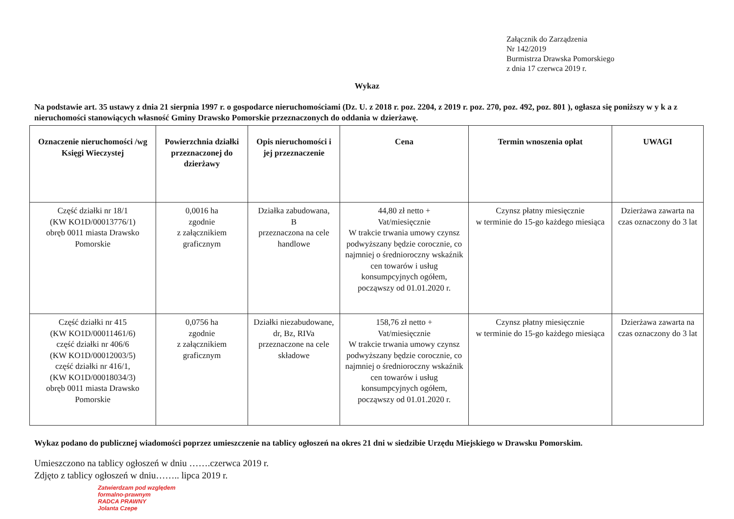Załącznik do Zarządzenia
Nr 142/2019
Burmistrza Drawska Pomorskiego
z dnia 17 czerwca 2019 r.
Wykaz
Na podstawie art. 35 ustawy z dnia 21 sierpnia 1997 r. o gospodarce nieruchomościami (Dz. U. z 2018 r. poz. 2204, z 2019 r. poz. 270, poz. 492, poz. 801 ), ogłasza się poniższy w y k a z nieruchomości stanowiących własność Gminy Drawsko Pomorskie przeznaczonych do oddania w dzierżawę.
| Oznaczenie nieruchomości /wg Księgi Wieczystej | Powierzchnia działki przeznaczonej do dzierżawy | Opis nieruchomości i jej przeznaczenie | Cena | Termin wnoszenia opłat | UWAGI |
| --- | --- | --- | --- | --- | --- |
| Część działki nr 18/1 (KW KO1D/00013776/1) obręb 0011 miasta Drawsko Pomorskie | 0,0016 ha zgodnie z załącznikiem graficznym | Działka zabudowana, B przeznaczona na cele handlowe | 44,80 zł netto + Vat/miesięcznie W trakcie trwania umowy czynsz podwyższany będzie corocznie, co najmniej o średnioroczny wskaźnik cen towarów i usług konsumpcyjnych ogółem, począwszy od 01.01.2020 r. | Czynsz płatny miesięcznie w terminie do 15-go każdego miesiąca | Dzierżawa zawarta na czas oznaczony do 3 lat |
| Część działki nr 415 (KW KO1D/00011461/6) część działki nr 406/6 (KW KO1D/00012003/5) część działki nr 416/1, (KW KO1D/00018034/3) obręb 0011 miasta Drawsko Pomorskie | 0,0756 ha zgodnie z załącznikiem graficznym | Działki niezabudowane, dr, Bz, RIVa przeznaczone na cele składowe | 158,76 zł netto + Vat/miesięcznie W trakcie trwania umowy czynsz podwyższany będzie corocznie, co najmniej o średnioroczny wskaźnik cen towarów i usług konsumpcyjnych ogółem, począwszy od 01.01.2020 r. | Czynsz płatny miesięcznie w terminie do 15-go każdego miesiąca | Dzierżawa zawarta na czas oznaczony do 3 lat |
Wykaz podano do publicznej wiadomości poprzez umieszczenie na tablicy ogłoszeń na okres 21 dni w siedzibie Urzędu Miejskiego w Drawsku Pomorskim.
Umieszczono na tablicy ogłoszeń w dniu …….czerwca 2019 r.
Zdjęto z tablicy ogłoszeń w dniu…….. lipca 2019 r.
Zatwierdzam pod względem
formalno-prawnym
RADCA PRAWNY
Jolanta Czepe